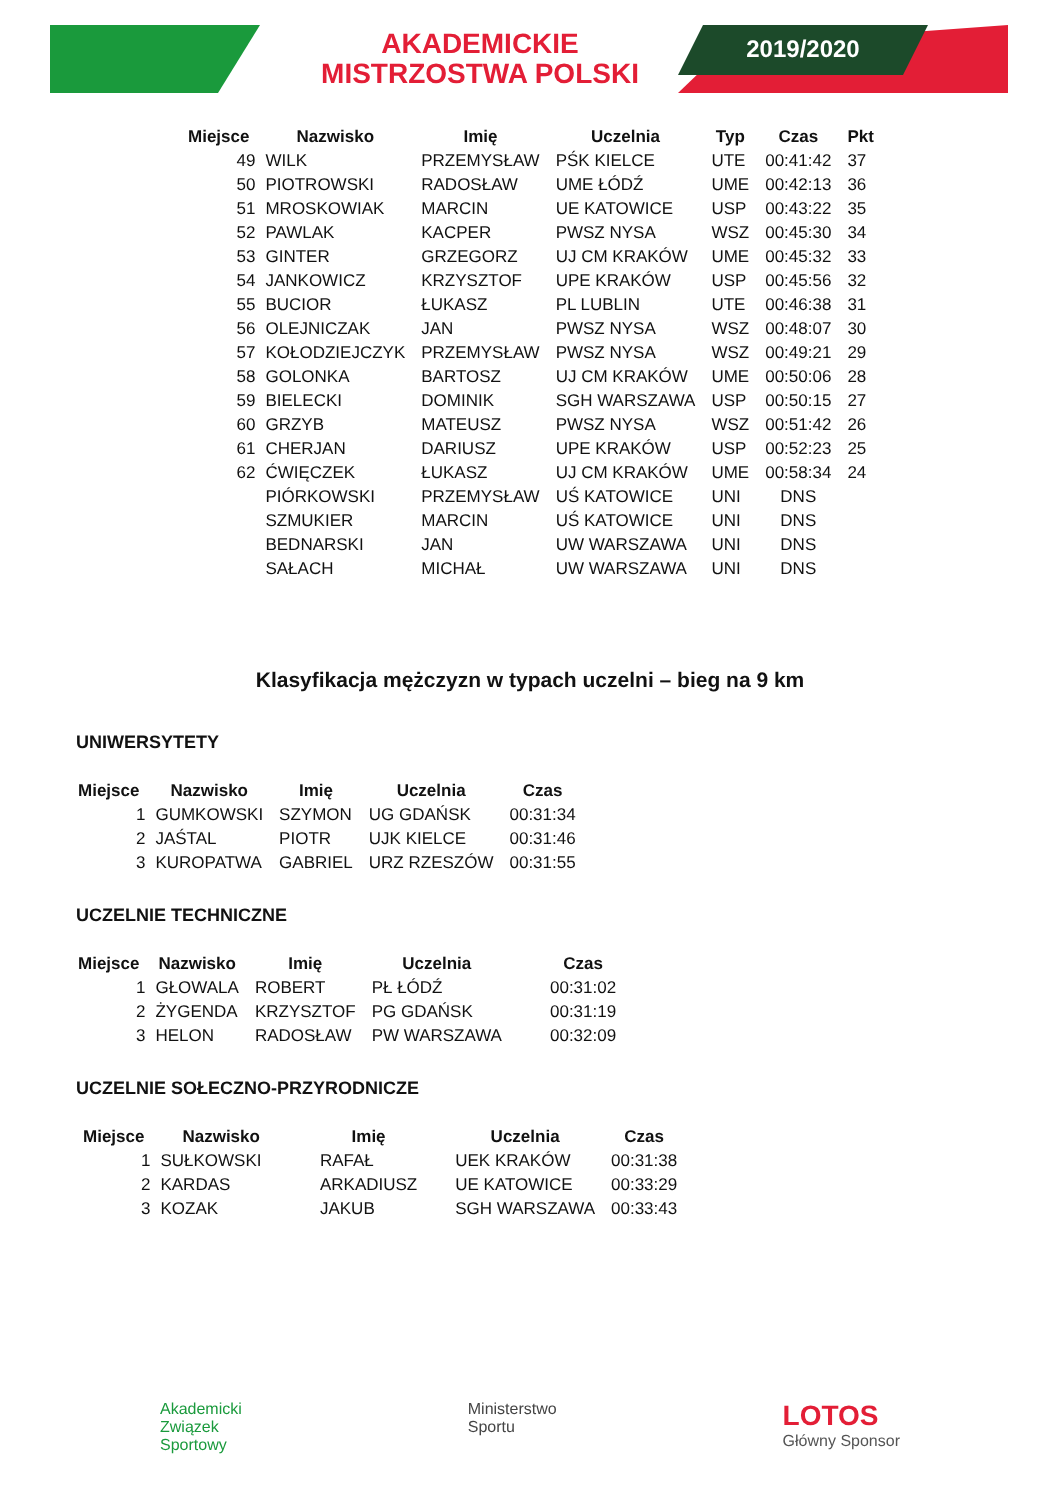2019/2020
AKADEMICKIE
MISTRZOSTWA POLSKI
| Miejsce | Nazwisko | Imię | Uczelnia | Typ | Czas | Pkt |
| --- | --- | --- | --- | --- | --- | --- |
| 49 | WILK | PRZEMYSŁAW | PŚK KIELCE | UTE | 00:41:42 | 37 |
| 50 | PIOTROWSKI | RADOSŁAW | UME ŁÓDŹ | UME | 00:42:13 | 36 |
| 51 | MROSKOWIAK | MARCIN | UE KATOWICE | USP | 00:43:22 | 35 |
| 52 | PAWLAK | KACPER | PWSZ NYSA | WSZ | 00:45:30 | 34 |
| 53 | GINTER | GRZEGORZ | UJ CM KRAKÓW | UME | 00:45:32 | 33 |
| 54 | JANKOWICZ | KRZYSZTOF | UPE KRAKÓW | USP | 00:45:56 | 32 |
| 55 | BUCIOR | ŁUKASZ | PL LUBLIN | UTE | 00:46:38 | 31 |
| 56 | OLEJNICZAK | JAN | PWSZ NYSA | WSZ | 00:48:07 | 30 |
| 57 | KOŁODZIEJCZYK | PRZEMYSŁAW | PWSZ NYSA | WSZ | 00:49:21 | 29 |
| 58 | GOLONKA | BARTOSZ | UJ CM KRAKÓW | UME | 00:50:06 | 28 |
| 59 | BIELECKI | DOMINIK | SGH WARSZAWA | USP | 00:50:15 | 27 |
| 60 | GRZYB | MATEUSZ | PWSZ NYSA | WSZ | 00:51:42 | 26 |
| 61 | CHERJAN | DARIUSZ | UPE KRAKÓW | USP | 00:52:23 | 25 |
| 62 | ĆWIĘCZEK | ŁUKASZ | UJ CM KRAKÓW | UME | 00:58:34 | 24 |
| | PIÓRKOWSKI | PRZEMYSŁAW | UŚ KATOWICE | UNI | DNS | |
| | SZMUKIER | MARCIN | UŚ KATOWICE | UNI | DNS | |
| | BEDNARSKI | JAN | UW WARSZAWA | UNI | DNS | |
| | SAŁACH | MICHAŁ | UW WARSZAWA | UNI | DNS | |
Klasyfikacja mężczyzn w typach uczelni – bieg na 9 km
UNIWERSYTETY
| Miejsce | Nazwisko | Imię | Uczelnia | Czas |
| --- | --- | --- | --- | --- |
| 1 | GUMKOWSKI | SZYMON | UG GDAŃSK | 00:31:34 |
| 2 | JAŚTAL | PIOTR | UJK KIELCE | 00:31:46 |
| 3 | KUROPATWA | GABRIEL | URZ RZESZÓW | 00:31:55 |
UCZELNIE TECHNICZNE
| Miejsce | Nazwisko | Imię | Uczelnia | Czas |
| --- | --- | --- | --- | --- |
| 1 | GŁOWALA | ROBERT | PŁ ŁÓDŹ | 00:31:02 |
| 2 | ŻYGENDA | KRZYSZTOF | PG GDAŃSK | 00:31:19 |
| 3 | HELON | RADOSŁAW | PW WARSZAWA | 00:32:09 |
UCZELNIE SOŁECZNO-PRZYRODNICZE
| Miejsce | Nazwisko | Imię | Uczelnia | Czas |
| --- | --- | --- | --- | --- |
| 1 | SUŁKOWSKI | RAFAŁ | UEK KRAKÓW | 00:31:38 |
| 2 | KARDAS | ARKADIUSZ | UE KATOWICE | 00:33:29 |
| 3 | KOZAK | JAKUB | SGH WARSZAWA | 00:33:43 |
Akademicki
Związek
Sportowy
Ministerstwo
Sportu
LOTOS
Główny Sponsor